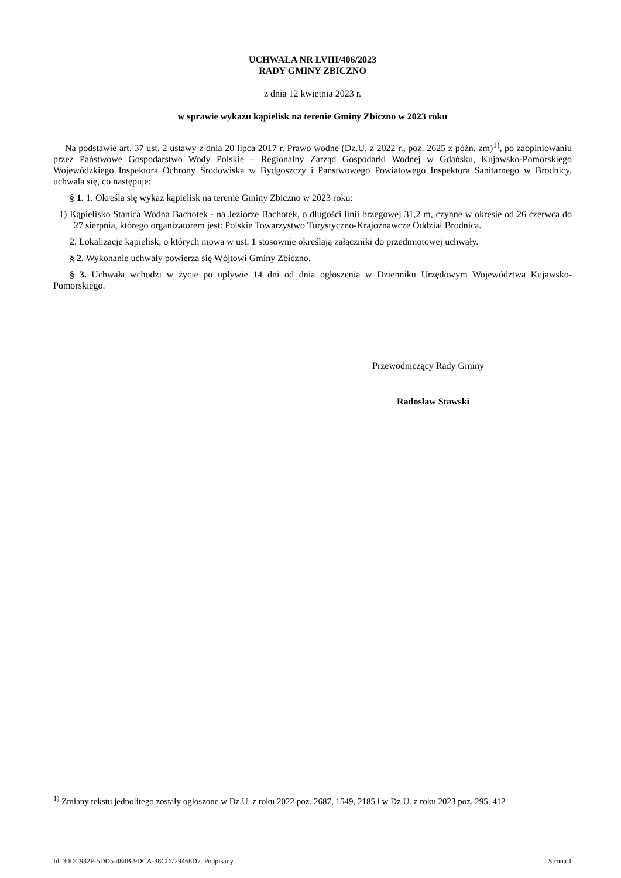UCHWAŁA NR LVIII/406/2023
RADY GMINY ZBICZNO
z dnia 12 kwietnia 2023 r.
w sprawie wykazu kąpielisk na terenie Gminy Zbiczno w 2023 roku
Na podstawie art. 37 ust. 2 ustawy z dnia 20 lipca 2017 r. Prawo wodne (Dz.U. z 2022 r., poz. 2625 z późn. zm)<sup>1)</sup>, po zaopiniowaniu przez Państwowe Gospodarstwo Wody Polskie – Regionalny Zarząd Gospodarki Wodnej w Gdańsku, Kujawsko-Pomorskiego Wojewódzkiego Inspektora Ochrony Środowiska w Bydgoszczy i Państwowego Powiatowego Inspektora Sanitarnego w Brodnicy, uchwala się, co następuje:
§ 1. 1. Określa się wykaz kąpielisk na terenie Gminy Zbiczno w 2023 roku:
1) Kąpielisko Stanica Wodna Bachotek - na Jeziorze Bachotek, o długości linii brzegowej 31,2 m, czynne w okresie od 26 czerwca do 27 sierpnia, którego organizatorem jest: Polskie Towarzystwo Turystyczno-Krajoznawcze Oddział Brodnica.
2. Lokalizacje kąpielisk, o których mowa w ust. 1 stosownie określają załączniki do przedmiotowej uchwały.
§ 2. Wykonanie uchwały powierza się Wójtowi Gminy Zbiczno.
§ 3. Uchwała wchodzi w życie po upływie 14 dni od dnia ogłoszenia w Dzienniku Urzędowym Województwa Kujawsko-Pomorskiego.
Przewodniczący Rady Gminy
Radosław Stawski
<sup>1)</sup> Zmiany tekstu jednolitego zostały ogłoszone w Dz.U. z roku 2022 poz. 2687, 1549, 2185 i w Dz.U. z roku 2023 poz. 295, 412
Id: 30DC932F-5DD5-484B-9DCA-38CD729468D7. Podpisany Strona 1